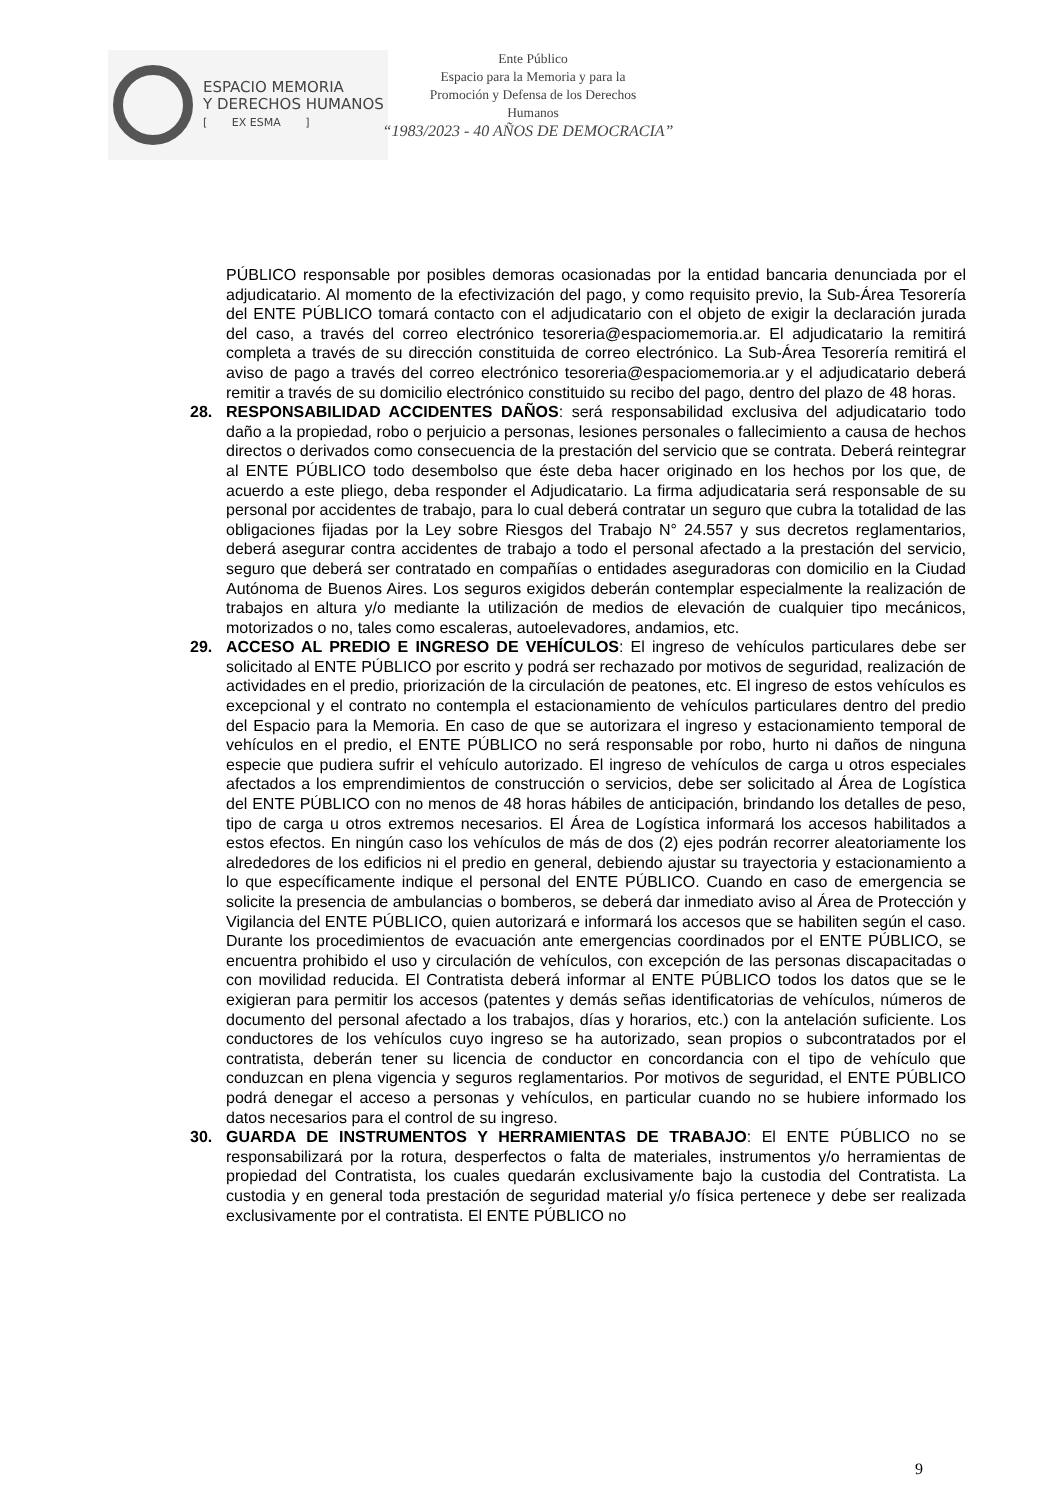ESPACIO MEMORIA
Y DERECHOS HUMANOS
[ EX ESMA ]
Ente Público
Espacio para la Memoria y para la
Promoción y Defensa de los Derechos
Humanos
“1983/2023 - 40 AÑOS DE DEMOCRACIA”
PÚBLICO responsable por posibles demoras ocasionadas por la entidad bancaria denunciada por el adjudicatario. Al momento de la efectivización del pago, y como requisito previo, la Sub-Área Tesorería del ENTE PÚBLICO tomará contacto con el adjudicatario con el objeto de exigir la declaración jurada del caso, a través del correo electrónico tesoreria@espaciomemoria.ar. El adjudicatario la remitirá completa a través de su dirección constituida de correo electrónico. La Sub-Área Tesorería remitirá el aviso de pago a través del correo electrónico tesoreria@espaciomemoria.ar y el adjudicatario deberá remitir a través de su domicilio electrónico constituido su recibo del pago, dentro del plazo de 48 horas.
28. RESPONSABILIDAD ACCIDENTES DAÑOS: será responsabilidad exclusiva del adjudicatario todo daño a la propiedad, robo o perjuicio a personas, lesiones personales o fallecimiento a causa de hechos directos o derivados como consecuencia de la prestación del servicio que se contrata. Deberá reintegrar al ENTE PÚBLICO todo desembolso que éste deba hacer originado en los hechos por los que, de acuerdo a este pliego, deba responder el Adjudicatario. La firma adjudicataria será responsable de su personal por accidentes de trabajo, para lo cual deberá contratar un seguro que cubra la totalidad de las obligaciones fijadas por la Ley sobre Riesgos del Trabajo N° 24.557 y sus decretos reglamentarios, deberá asegurar contra accidentes de trabajo a todo el personal afectado a la prestación del servicio, seguro que deberá ser contratado en compañías o entidades aseguradoras con domicilio en la Ciudad Autónoma de Buenos Aires. Los seguros exigidos deberán contemplar especialmente la realización de trabajos en altura y/o mediante la utilización de medios de elevación de cualquier tipo mecánicos, motorizados o no, tales como escaleras, autoelevadores, andamios, etc.
29. ACCESO AL PREDIO E INGRESO DE VEHÍCULOS: El ingreso de vehículos particulares debe ser solicitado al ENTE PÚBLICO por escrito y podrá ser rechazado por motivos de seguridad, realización de actividades en el predio, priorización de la circulación de peatones, etc. El ingreso de estos vehículos es excepcional y el contrato no contempla el estacionamiento de vehículos particulares dentro del predio del Espacio para la Memoria. En caso de que se autorizara el ingreso y estacionamiento temporal de vehículos en el predio, el ENTE PÚBLICO no será responsable por robo, hurto ni daños de ninguna especie que pudiera sufrir el vehículo autorizado. El ingreso de vehículos de carga u otros especiales afectados a los emprendimientos de construcción o servicios, debe ser solicitado al Área de Logística del ENTE PÚBLICO con no menos de 48 horas hábiles de anticipación, brindando los detalles de peso, tipo de carga u otros extremos necesarios. El Área de Logística informará los accesos habilitados a estos efectos. En ningún caso los vehículos de más de dos (2) ejes podrán recorrer aleatoriamente los alrededores de los edificios ni el predio en general, debiendo ajustar su trayectoria y estacionamiento a lo que específicamente indique el personal del ENTE PÚBLICO. Cuando en caso de emergencia se solicite la presencia de ambulancias o bomberos, se deberá dar inmediato aviso al Área de Protección y Vigilancia del ENTE PÚBLICO, quien autorizará e informará los accesos que se habiliten según el caso. Durante los procedimientos de evacuación ante emergencias coordinados por el ENTE PÚBLICO, se encuentra prohibido el uso y circulación de vehículos, con excepción de las personas discapacitadas o con movilidad reducida. El Contratista deberá informar al ENTE PÚBLICO todos los datos que se le exigieran para permitir los accesos (patentes y demás señas identificatorias de vehículos, números de documento del personal afectado a los trabajos, días y horarios, etc.) con la antelación suficiente. Los conductores de los vehículos cuyo ingreso se ha autorizado, sean propios o subcontratados por el contratista, deberán tener su licencia de conductor en concordancia con el tipo de vehículo que conduzcan en plena vigencia y seguros reglamentarios. Por motivos de seguridad, el ENTE PÚBLICO podrá denegar el acceso a personas y vehículos, en particular cuando no se hubiere informado los datos necesarios para el control de su ingreso.
30. GUARDA DE INSTRUMENTOS Y HERRAMIENTAS DE TRABAJO: El ENTE PÚBLICO no se responsabilizará por la rotura, desperfectos o falta de materiales, instrumentos y/o herramientas de propiedad del Contratista, los cuales quedarán exclusivamente bajo la custodia del Contratista. La custodia y en general toda prestación de seguridad material y/o física pertenece y debe ser realizada exclusivamente por el contratista. El ENTE PÚBLICO no
9